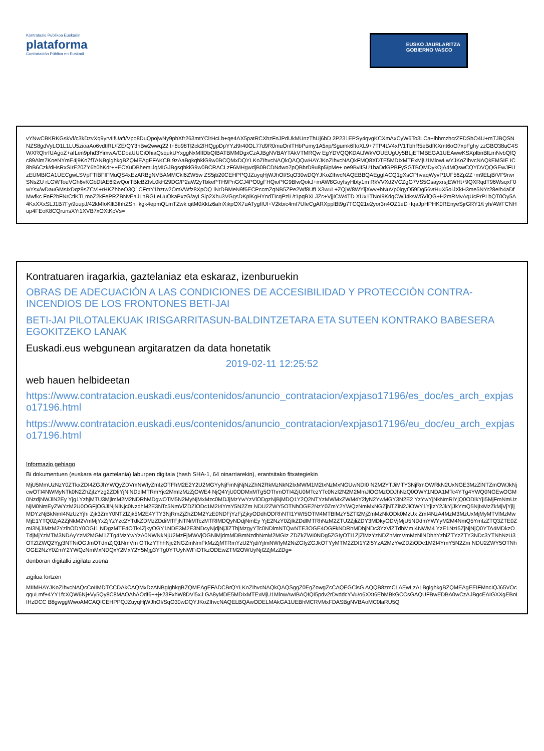Kontratazio Publikoa Euskadin
plataforma
Contratación Pública en Euskadi
EUSKO JAURLARITZA
GOBIERNO VASCO
vYNwCBKRKGskVl/c3kDzvXq9yrvIifUaft/Vpo8DuQpojwNy9phXfr263mtYClrHcLb+qe4AX5patRCXhzFnJPdUkMUnzThUj6bD 2P231EPSy4qvgKCXmAxCyW6To3LCa+lhhmzhcrZFDShO4U+mTJBQSNNZS8gdVyLO1L1LU5zioaAo6vdtlRL/fZE/QY3nBw2wwq22 t+8o98Tl2ck2fHQgpDpYYzl9r40OL77d9R0muOnlTHbPumy1A5xp/Sgumk6ftoXL9+7TP4LV4xP/1TbhR5eBdfKXmt6oO7xpFghy zzGBO38uC4SWXRQhrfUAgoZ+aILen9phd3YimwA/CDoaUUCiOhiaQsqukUYxggNxMIIDbQIBATBMMDgxCzAJBgNVBAYTAkVTMRQw EgYDVQQKDAtJWkVOUEUgUy5BLjETMBEGA1UEAwwKSXplbnBlLmNvbQIQc89Alm7KoeNYmE4j9Ko7fTANBglghkgBZQMEAgEFAKCB 9zAaBgkqhkiG9w0BCQMxDQYLKoZIhvcNAQkQAQQwHAYJKoZIhvcNAQkFMQ8XDTE5MDIxMTExMjU1MlowLwYJKoZIhvcNAQkEMSIE IC8hB6Czk/dHsRxSIrE20ZY6h0hKdr++ECXuDBhemiJqMIGJBgsqhkiG9w0BCRACLzF6MHgwdjB0BCDNdwo7pQBbrD9u8p5/pMe+ oe9BvlISU1baDdGPBFySGTBQMDykOjA4MQswCQYDVQQGEwJFUzEUMBIGA1UECgwLSVpFTlBFIFMuQS4xEzARBgNVBAMMCkl6ZW5w ZS5jb20CEHPPQJZuyqHjWJhOI/SqO30wDQYJKoZIhvcNAQEBBQAEggIACQ1gXsCPhvaqWyvP1UF56Zp2Z+m9ELjB/VP9rwrSNsZU rLGWTouVGh6vKGbDtAE6l2wQorTBlcBZfvL0kH29DG/P2aW2yTbkePTH9PnGCJ4PO0gFHQioPIG9BlwQokJ+mAW8GoyfsyHbty1m RkVVXd2VCZgG7VS5GsayxrsjEWHt+9QXRqdT96WsqxF0wYsx/wDauGMsIxDqz9sZCVi+rHKZhbeO3Q1CFmY1hztw2OmVWfz8XpOQ lNrDBMeN9f6ECPccmZqNB5ZPe2Wf8UfLX3wuL+ZQjW8WYljXwv+bNuVp0lqyO59Dg56vtHuX5oiJXkH3me5NYr28eIh4aDfMwfkc FnF2bFNrCtlKTLmoZ2kFePRZBNvEaJLhRGLeUuOkaPxzG/ayLSip2Xhu3VGgsDKplKgHYndTIcqPzlL/t1pqBXLJZc+VjjICW4TD XUx1TNoI9KdqCWJ4ksW5VlQG+H2mRMvAqUcPrPLbQT0Oy5A4KxXXxSLJ1B7Fyi9uupJ/42kMIoKllt3IhhZSn+kgk4epmQLmTZwk qitM0Xktz6afriXikpOX7uATygIfUI+V2kbic4mf7UIeCgARXpplBt9g7TCQ21e2yor3n4OZ1eD+IqaJpHPHK0REnyeSjrGRY1/t yh/AWFCNHup4FEoK8CQrunsXYi1XVB7xOXtKcVs=
Kontratuaren iragarkia, gaztelaniaz eta eskaraz, izenburuekin
OBRAS DE ADECUACIÓN A LAS CONDICIONES DE ACCESIBILIDAD Y PROTECCIÓN CONTRA-INCENDIOS DE LOS FRONTONES BETI-JAI
BETI-JAI PILOTALEKUAK IRISGARRITASUN-BALDINTZETARA ETA SUTEEN KONTRAKO BABESERA EGOKITZEKO LANAK
Euskadi.eus webgunean argitaratzen da data honetatik
2019-02-11 12:25:52
web hauen helbideetan
https://www.contratacion.euskadi.eus/contenidos/anuncio_contratacion/expjaso17196/es_doc/es_arch_expjaso17196.html
https://www.contratacion.euskadi.eus/contenidos/anuncio_contratacion/expjaso17196/eu_doc/eu_arch_expjaso17196.html
Informazio gehiago
Bi dokumentuen (euskara eta gaztelania) laburpen digitala (hash SHA-1, 64 oinarriarekin), erantsitako fitxategiekin
MjU5MmUzNzY0ZTkxZDI4ZGJhYWQyZDVmNWIyZmIzOTFhM2E2Y2U2MGYyNjFmNjNjNzZhN2RkMzNkN2IxMWM1M2IxNzMxNGUwNDI0 N2M2YTJiMTY3NjRmOWRkN2UxNGE3MzZlNTZmOWJkNjcwOTI4NWMyNTk0N2ZhZjIzYzg2ZDliYjNlNDdlMTRmYjc2MmIzMzZjOWE4 NjQ4YjU0ODMxMTg5OThmOTI4ZjU0MTczYTc0NzI2N2M2MmJlOGMzODJhNzQ0OWY1NDA1MTc4YTg4YWQ0NGEwOGM0NzdjNWJlN2Ey Yjg1YzhjMTU3MjlmM2M2NDRhMDgwOTM5N2MyNjMxMzc0MDJjMzYwYzVlODgzNjBjMDQ1Y2Q2NTYzMWMxZWM4Y2lyN2YwMGY3N2E2 YzYwYjNkNmRlYjQ0ODlkYjI5MjFmNmUzNjM0NmEyZWYzM2U0OGFjOGJlNjNlNjc0NzdhM2E3NTc5NmVlZDZiODc1M2I4YmY5N2Zm NDU2ZWY5OTNhOGE2NzY0ZmY2YWQzNmMxNGZjNTZiN2JiOWY1YjIzY2JkYjJkYmQ5NjIxMzZkMjVjYjljMDYzNjBkNmI4NzUzYjhi Zjk3ZmY0NTZlZjk5M2E4YTY3NjRmZjZhZDM2YzE0NDFjYzFjZjkyODdhODRhNTI1YWI5OTM4MTBlMzY5ZTI2MjZmMzNkODk0MzUx ZmI4NzA4MzM3MzUxMjMyMTVlMzMwMjE1YTQ0ZjA2ZjNkM2VmMjYxZjYzYzc2YTdkZDMzZDdiMTFjNTNiMTczMTRlMDQyNDdjNmEy YjE2NzY0ZjlkZDdlMTRhNzM2ZTU2ZjliZDY3MDkyODVjMjU5NDdmYWYyM2M4NmQ5YmIzZTQ3ZTE0ZmI3NjJiMzM2YzlhODY0OGI1 NDgzMTE4OTk4ZjkyOGY1NDE3M2E3NDcyNjdjNjJiZThjMzgyYTc0NDlmNTQwNTE3OGE4OGFkNDRhMDhjNDc3YzViZTdhMmI4NWM4 YzE1NzI5ZjNjNjQ0YTA4MDkzOTdjMjYzMTM3NDAyYzM2MGM1ZTg4MzYwYzA0NWNkNjU2MzFjMWVjOGNiMjdmMDBmNzdhNmM2MGIz ZDZkZWI0NDg5ZGIyOTI1ZjZlMzYzNDZhMmVmMzNlNDhhYzhiZTYzZTY3NDc3YTNhNzU3OTZlZWQ2Yjg3NTNiOGJmOTdmZjQ1NmVm OTkzYThhNjc2NGZmNmFkMzZjMTRmYzU2YjdiYjlmNWIyM2NiZGIyZGJkOTYyMTM2ZDI1Y2I5YzA2MzYwZDZiODc1M2I4YmY5N2Zm NDU2ZWY5OTNhOGE2NzY0ZmY2YWQzNmMxNDQxY2MxY2Y5Mjg3YTg0YTUyNWFiOTkzODEwZTM2OWUyNjI2ZjMzZDg=
denboran digitalki zigilatu zuena
zigilua lortzen
MIIMHAYJKoZIhvcNAQcCoIIMDTCCDAkCAQMxDzANBglghkgBZQMEAgEFADCBrQYLKoZIhvcNAQkQAQSggZ0EgZowgZcCAQEGCisG AQQB8zmCLAEwLzALBglghkgBZQMEAgEEIFMncIQJ65VOcqquLmf+4YY1fcXQW6Nj+Vy5Qy8C8MAOAhAOdf6++j+23FxhW8DVl5xJ GA8yMDE5MDIxMTExMjU1MlowAwIBAQIQI5pdv2rDvddcYVu/o6XXt6EbMBkGCCsGAQUFBwEDBA0wCzAJBgcEAIGXXgEBoIIHzDCC B8gwggWwoAMCAQICEHPPQJZuyqHjWJhOI/SqO30wDQYJKoZIhvcNAQELBQAwODELMAkGA1UEBhMCRVMxFDASBgNVBAoMC0laRU5Q